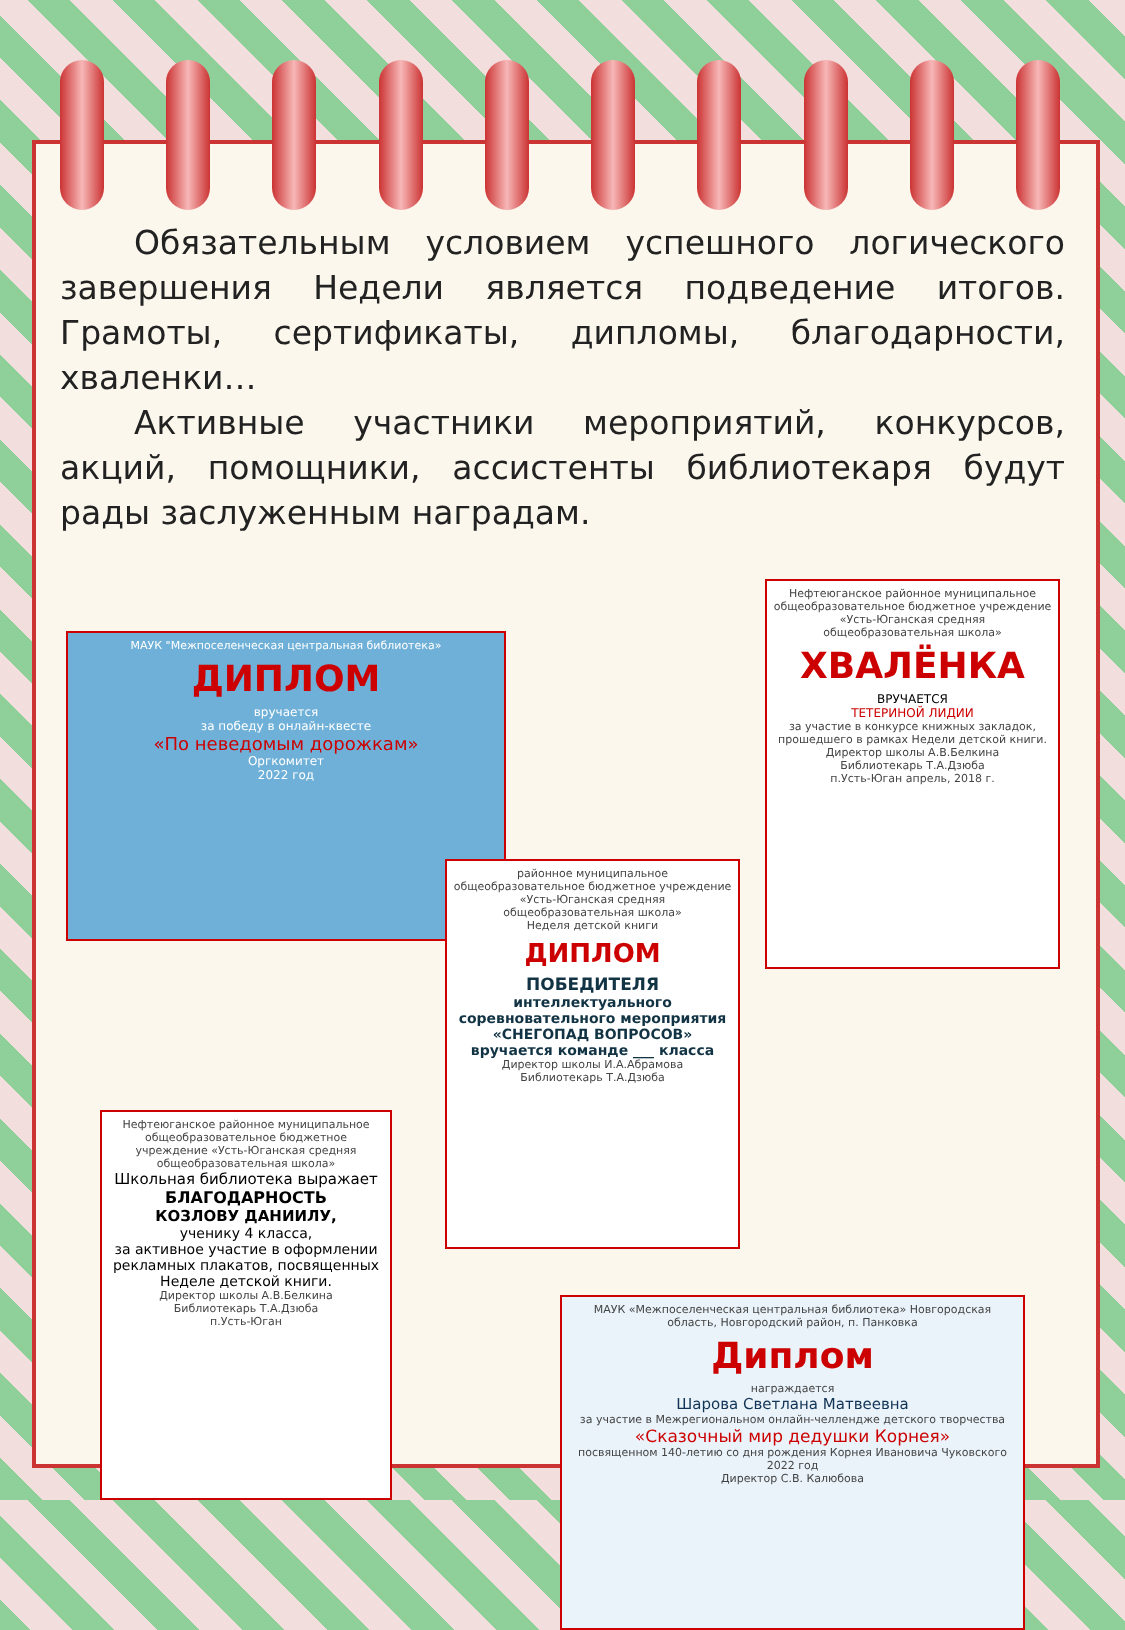Обязательным условием успешного логического завершения Недели является подведение итогов. Грамоты, сертификаты, дипломы, благодарности, хваленки…
Активные участники мероприятий, конкурсов, акций, помощники, ассистенты библиотекаря будут рады заслуженным наградам.
МАУК "Межпоселенческая центральная библиотека»
ДИПЛОМ
вручается
за победу в онлайн-квесте
«По неведомым дорожкам»
Оргкомитет
2022 год
Нефтеюганское районное муниципальное общеобразовательное бюджетное учреждение «Усть-Юганская средняя общеобразовательная школа»
ХВАЛЁНКА
ВРУЧАЕТСЯ
ТЕТЕРИНОЙ ЛИДИИ
за участие в конкурсе книжных закладок, прошедшего в рамках Недели детской книги.
Директор школы А.В.Белкина
Библиотекарь Т.А.Дзюба
п.Усть-Юган апрель, 2018 г.
районное муниципальное общеобразовательное бюджетное учреждение «Усть-Юганская средняя общеобразовательная школа»
Неделя детской книги
ДИПЛОМ
ПОБЕДИТЕЛЯ
интеллектуального соревновательного мероприятия «СНЕГОПАД ВОПРОСОВ» вручается команде ___ класса
Директор школы И.А.Абрамова
Библиотекарь Т.А.Дзюба
Нефтеюганское районное муниципальное общеобразовательное бюджетное учреждение «Усть-Юганская средняя общеобразовательная школа»
Школьная библиотека выражает
БЛАГОДАРНОСТЬ
КОЗЛОВУ ДАНИИЛУ,
ученику 4 класса,
за активное участие в оформлении рекламных плакатов, посвященных Неделе детской книги.
Директор школы А.В.Белкина
Библиотекарь Т.А.Дзюба
п.Усть-Юган
МАУК «Межпоселенческая центральная библиотека» Новгородская область, Новгородский район, п. Панковка
Диплом
награждается
Шарова Светлана Матвеевна
за участие в Межрегиональном онлайн-челлендже детского творчества
«Сказочный мир дедушки Корнея»
посвященном 140-летию со дня рождения Корнея Ивановича Чуковского
2022 год
Директор С.В. Калюбова